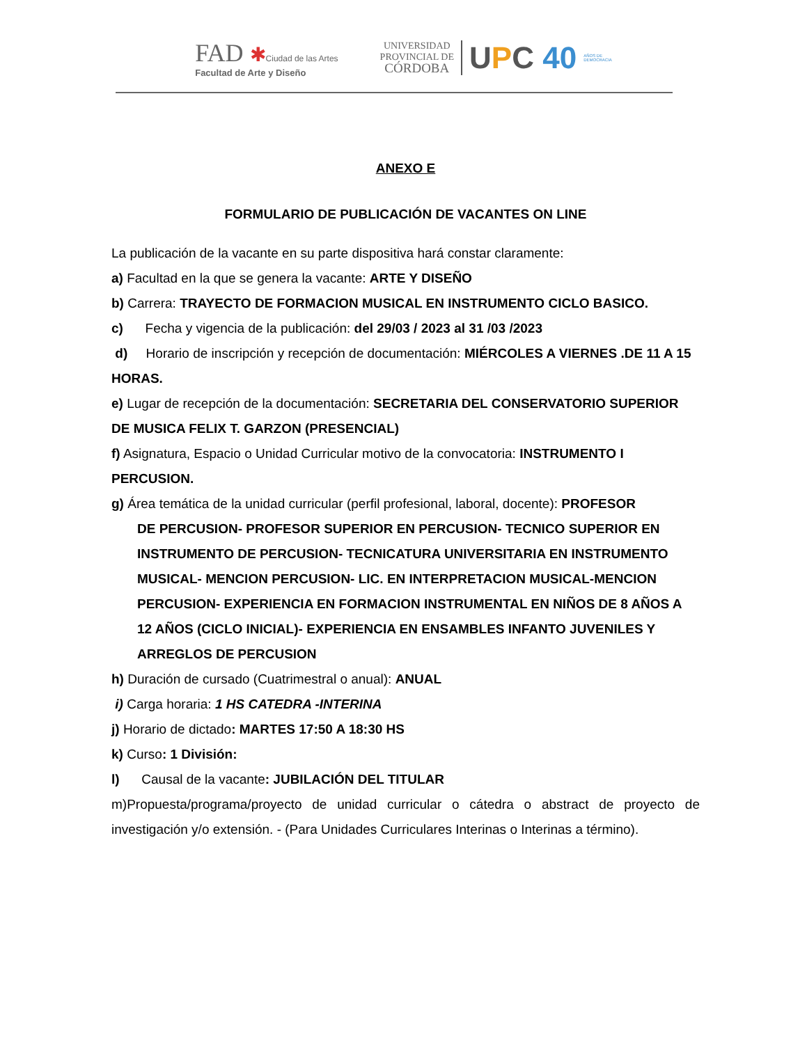FAD ✱Ciudad de las Artes
Facultad de Arte y Diseño
UNIVERSIDAD
PROVINCIAL DE
CÓRDOBA
UPC 40
AÑOS DE
DEMOCRACIA
ANEXO E
FORMULARIO DE PUBLICACIÓN DE VACANTES ON LINE
La publicación de la vacante en su parte dispositiva hará constar claramente:
a) Facultad en la que se genera la vacante: ARTE Y DISEÑO
b) Carrera: TRAYECTO DE FORMACION MUSICAL EN INSTRUMENTO CICLO BASICO.
c) Fecha y vigencia de la publicación: del 29/03 / 2023 al 31 /03 /2023
d) Horario de inscripción y recepción de documentación: MIÉRCOLES A VIERNES .DE 11 A 15 HORAS.
e) Lugar de recepción de la documentación: SECRETARIA DEL CONSERVATORIO SUPERIOR DE MUSICA FELIX T. GARZON (PRESENCIAL)
f) Asignatura, Espacio o Unidad Curricular motivo de la convocatoria: INSTRUMENTO I PERCUSION.
g) Área temática de la unidad curricular (perfil profesional, laboral, docente): PROFESOR
DE PERCUSION- PROFESOR SUPERIOR EN PERCUSION- TECNICO SUPERIOR EN INSTRUMENTO DE PERCUSION- TECNICATURA UNIVERSITARIA EN INSTRUMENTO MUSICAL- MENCION PERCUSION- LIC. EN INTERPRETACION MUSICAL-MENCION PERCUSION- EXPERIENCIA EN FORMACION INSTRUMENTAL EN NIÑOS DE 8 AÑOS A 12 AÑOS (CICLO INICIAL)- EXPERIENCIA EN ENSAMBLES INFANTO JUVENILES Y ARREGLOS DE PERCUSION
h) Duración de cursado (Cuatrimestral o anual): ANUAL
i) Carga horaria: 1 HS CATEDRA -INTERINA
j) Horario de dictado: MARTES 17:50 A 18:30 HS
k) Curso: 1 División:
l) Causal de la vacante: JUBILACIÓN DEL TITULAR
m)Propuesta/programa/proyecto de unidad curricular o cátedra o abstract de proyecto de investigación y/o extensión. - (Para Unidades Curriculares Interinas o Interinas a término).